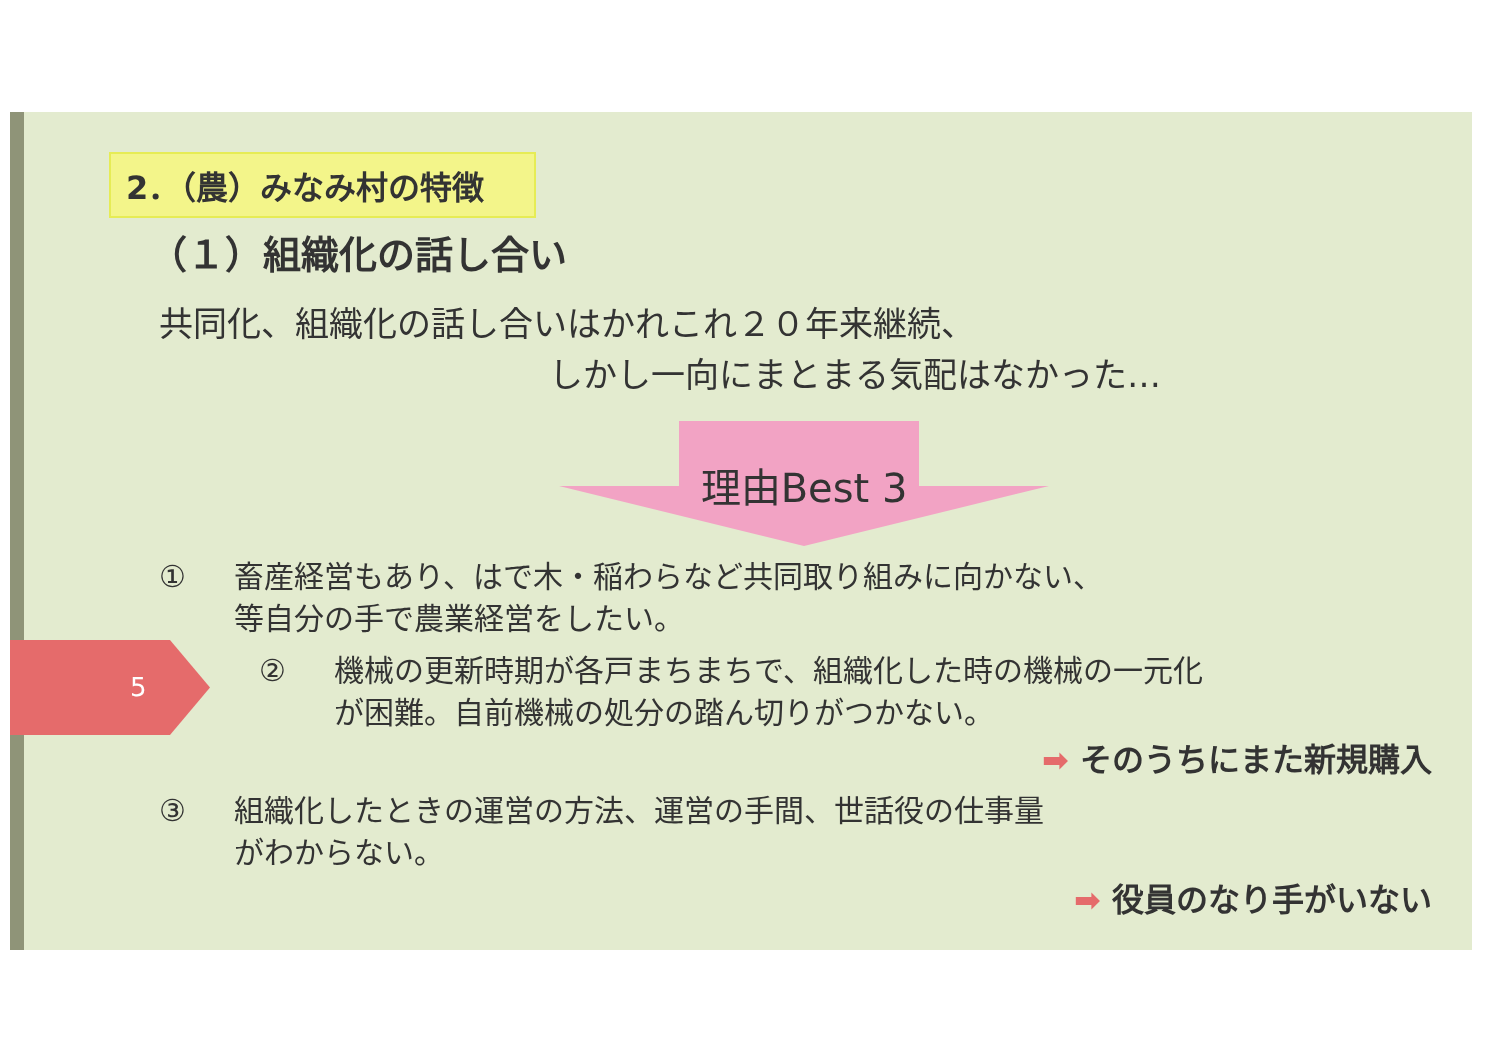5
2．（農）みなみ村の特徴
（１）組織化の話し合い
共同化、組織化の話し合いはかれこれ２０年来継続、
しかし一向にまとまる気配はなかった…
理由Best 3
① 畜産経営もあり、はで木・稲わらなど共同取り組みに向かない、
等自分の手で農業経営をしたい。
② 機械の更新時期が各戸まちまちで、組織化した時の機械の一元化
が困難。自前機械の処分の踏ん切りがつかない。
➡ そのうちにまた新規購入
③ 組織化したときの運営の方法、運営の手間、世話役の仕事量
がわからない。
➡ 役員のなり手がいない